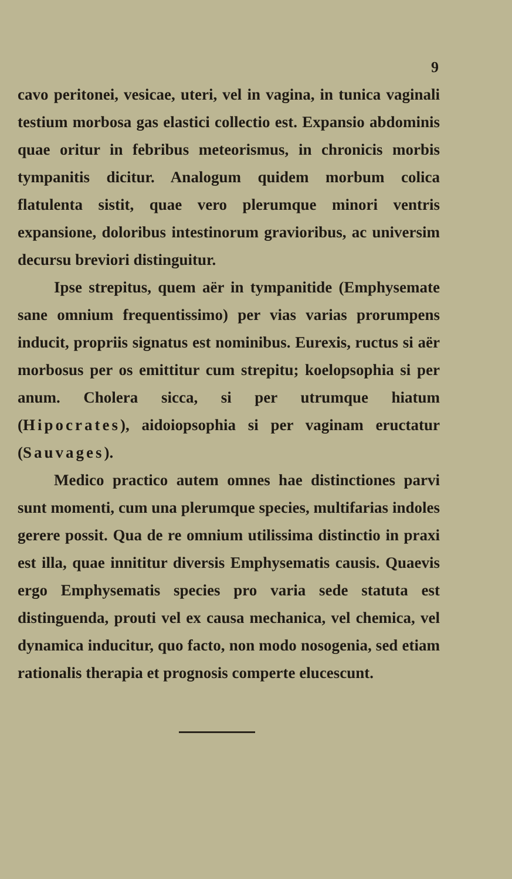9
cavo peritonei, vesicae, uteri, vel in vagina, in tunica vaginali testium morbosa gas elastici collectio est. Expansio abdominis quae oritur in febribus meteorismus, in chronicis morbis tympanitis dicitur. Analogum quidem morbum colica flatulenta sistit, quae vero plerumque minori ventris expansione, doloribus intestinorum gravioribus, ac universim decursu breviori distinguitur.
Ipse strepitus, quem aër in tympanitide (Emphysemate sane omnium frequentissimo) per vias varias prorumpens inducit, propriis signatus est nominibus. Eurexis, ructus si aër morbosus per os emittitur cum strepitu; koelopsophia si per anum. Cholera sicca, si per utrumque hiatum (Hipocrates), aidoiopsophia si per vaginam eructatur (Sauvages).
Medico practico autem omnes hae distinctiones parvi sunt momenti, cum una plerumque species, multifarias indoles gerere possit. Qua de re omnium utilissima distinctio in praxi est illa, quae innititur diversis Emphysematis causis. Quaevis ergo Emphysematis species pro varia sede statuta est distinguenda, prouti vel ex causa mechanica, vel chemica, vel dynamica inducitur, quo facto, non modo nosogenia, sed etiam rationalis therapia et prognosis comperte elucescunt.